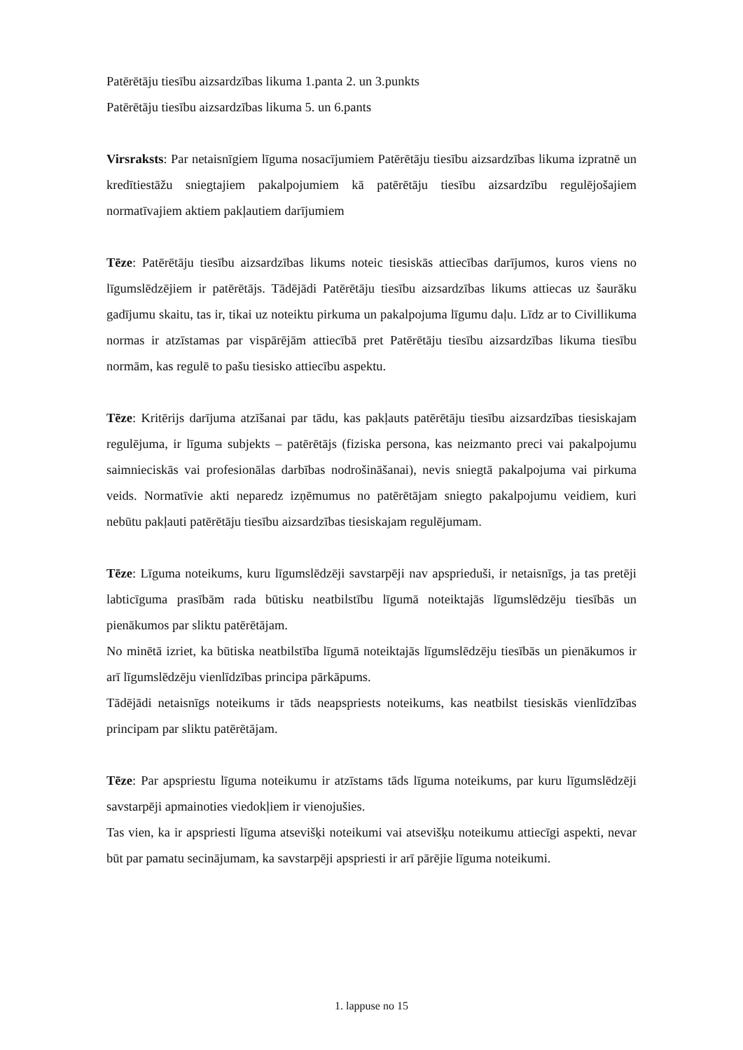Patērētāju tiesību aizsardzības likuma 1.panta 2. un 3.punkts
Patērētāju tiesību aizsardzības likuma 5. un 6.pants
Virsraksts: Par netaisnīgiem līguma nosacījumiem Patērētāju tiesību aizsardzības likuma izpratnē un kredītiestāžu sniegtajiem pakalpojumiem kā patērētāju tiesību aizsardzību regulējošajiem normatīvajiem aktiem pakļautiem darījumiem
Tēze: Patērētāju tiesību aizsardzības likums noteic tiesiskās attiecības darījumos, kuros viens no līgumslēdzējiem ir patērētājs. Tādējādi Patērētāju tiesību aizsardzības likums attiecas uz šaurāku gadījumu skaitu, tas ir, tikai uz noteiktu pirkuma un pakalpojuma līgumu daļu. Līdz ar to Civillikuma normas ir atzīstamas par vispārējām attiecībā pret Patērētāju tiesību aizsardzības likuma tiesību normām, kas regulē to pašu tiesisko attiecību aspektu.
Tēze: Kritērijs darījuma atzīšanai par tādu, kas pakļauts patērētāju tiesību aizsardzības tiesiskajam regulējuma, ir līguma subjekts – patērētājs (fiziska persona, kas neizmanto preci vai pakalpojumu saimnieciskās vai profesionālas darbības nodrošināšanai), nevis sniegtā pakalpojuma vai pirkuma veids. Normatīvie akti neparedz izņēmumus no patērētājam sniegto pakalpojumu veidiem, kuri nebūtu pakļauti patērētāju tiesību aizsardzības tiesiskajam regulējumam.
Tēze: Līguma noteikums, kuru līgumslēdzēji savstarpēji nav apsprieduši, ir netaisnīgs, ja tas pretēji labticīguma prasībām rada būtisku neatbilstību līgumā noteiktajās līgumslēdzēju tiesībās un pienākumos par sliktu patērētājam.
No minētā izriet, ka būtiska neatbilstība līgumā noteiktajās līgumslēdzēju tiesībās un pienākumos ir arī līgumslēdzēju vienlīdzības principa pārkāpums.
Tādējādi netaisnīgs noteikums ir tāds neapspriests noteikums, kas neatbilst tiesiskās vienlīdzības principam par sliktu patērētājam.
Tēze: Par apspriestu līguma noteikumu ir atzīstams tāds līguma noteikums, par kuru līgumslēdzēji savstarpēji apmainoties viedokļiem ir vienojušies.
Tas vien, ka ir apspriesti līguma atsevišķi noteikumi vai atsevišķu noteikumu attiecīgi aspekti, nevar būt par pamatu secinājumam, ka savstarpēji apspriesti ir arī pārējie līguma noteikumi.
1. lappuse no 15